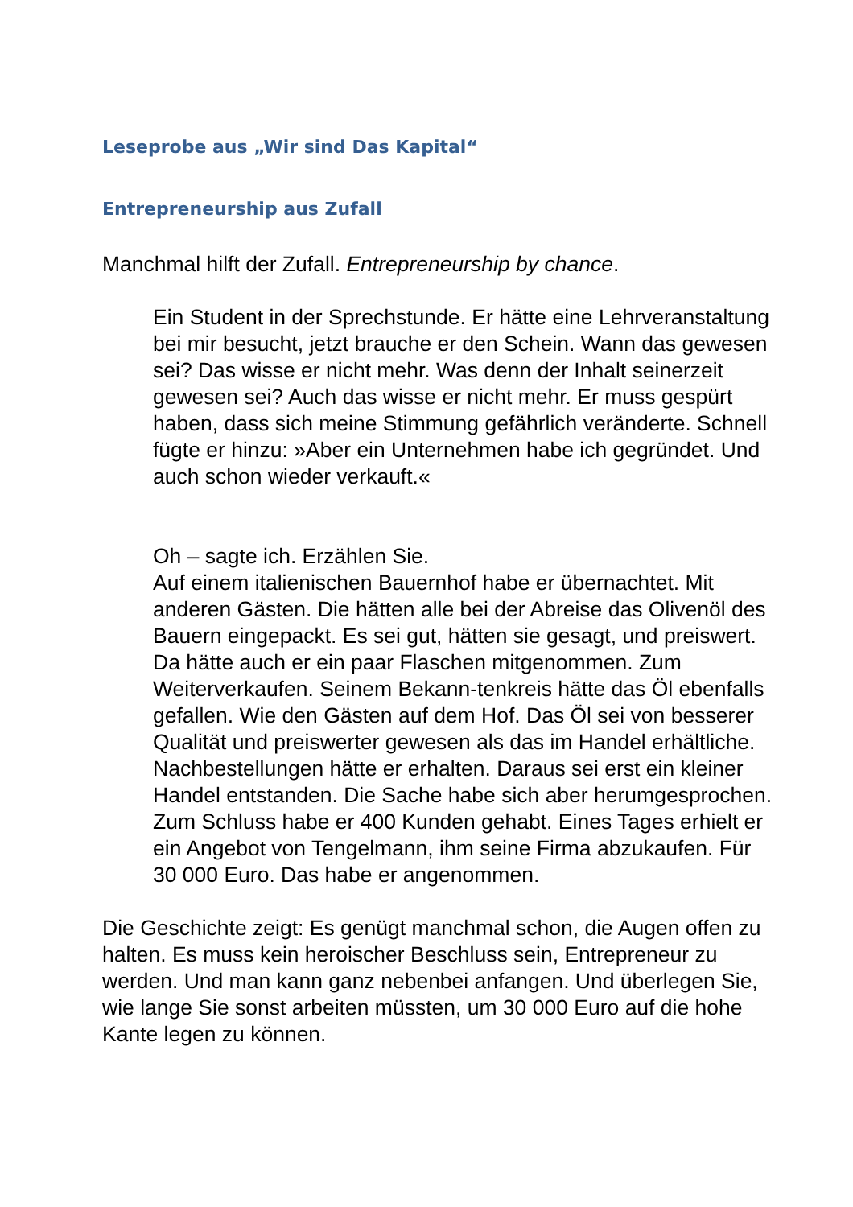Leseprobe aus „Wir sind Das Kapital“
Entrepreneurship aus Zufall
Manchmal hilft der Zufall. Entrepreneurship by chance.
Ein Student in der Sprechstunde. Er hätte eine Lehrveranstaltung bei mir besucht, jetzt brauche er den Schein. Wann das gewesen sei? Das wisse er nicht mehr. Was denn der Inhalt seinerzeit gewesen sei? Auch das wisse er nicht mehr. Er muss gespürt haben, dass sich meine Stimmung gefährlich veränderte. Schnell fügte er hinzu: »Aber ein Unternehmen habe ich gegründet. Und auch schon wieder verkauft.«
Oh – sagte ich. Erzählen Sie.
Auf einem italienischen Bauernhof habe er übernachtet. Mit anderen Gästen. Die hätten alle bei der Abreise das Olivenöl des Bauern eingepackt. Es sei gut, hätten sie gesagt, und preiswert. Da hätte auch er ein paar Flaschen mitgenommen. Zum Weiterverkaufen. Seinem Bekann-tenkreis hätte das Öl ebenfalls gefallen. Wie den Gästen auf dem Hof. Das Öl sei von besserer Qualität und preiswerter gewesen als das im Handel erhältliche. Nachbestellungen hätte er erhalten. Daraus sei erst ein kleiner Handel entstanden. Die Sache habe sich aber herumgesprochen. Zum Schluss habe er 400 Kunden gehabt. Eines Tages erhielt er ein Angebot von Tengelmann, ihm seine Firma abzukaufen. Für 30 000 Euro. Das habe er angenommen.
Die Geschichte zeigt: Es genügt manchmal schon, die Augen offen zu halten. Es muss kein heroischer Beschluss sein, Entrepreneur zu werden. Und man kann ganz nebenbei anfangen. Und überlegen Sie, wie lange Sie sonst arbeiten müssten, um 30 000 Euro auf die hohe Kante legen zu können.